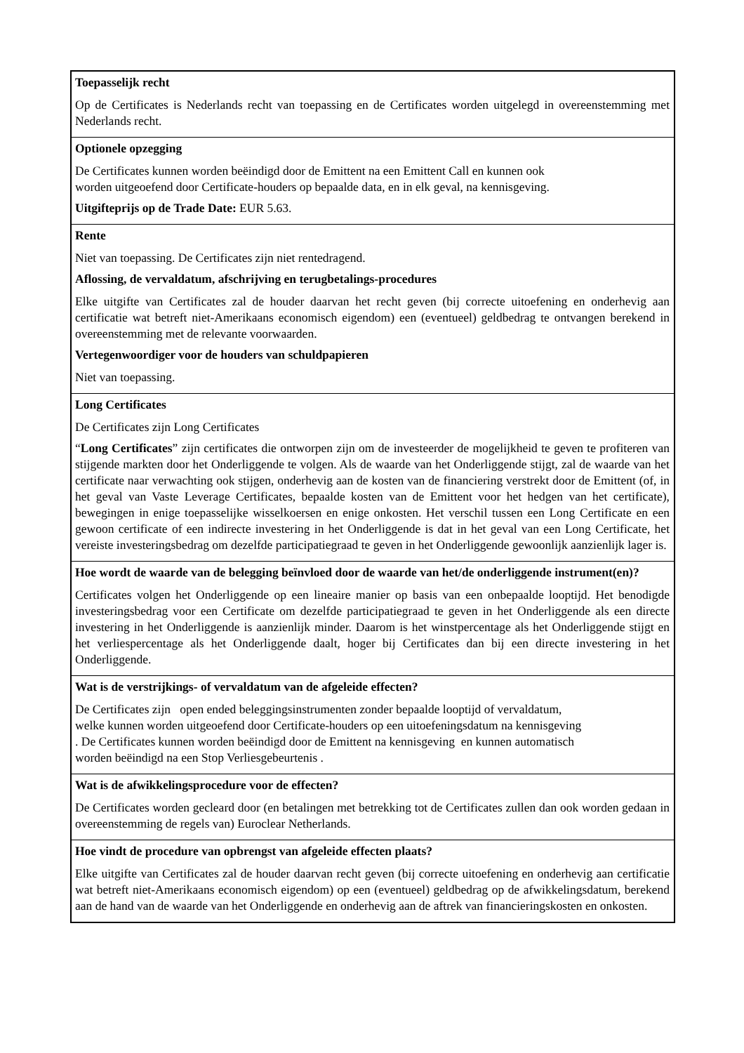| Toepasselijk recht Op de Certificates is Nederlands recht van toepassing en de Certificates worden uitgelegd in overeenstemming met Nederlands recht. |
| Optionele opzegging De Certificates kunnen worden beëindigd door de Emittent na een Emittent Call en kunnen ook worden uitgeoefend door Certificate-houders op bepaalde data, en in elk geval, na kennisgeving. Uitgifteprijs op de Trade Date: EUR 5.63. |
| Rente Niet van toepassing. De Certificates zijn niet rentedragend. Aflossing, de vervaldatum, afschrijving en terugbetalings-procedures Elke uitgifte van Certificates zal de houder daarvan het recht geven (bij correcte uitoefening en onderhevig aan certificatie wat betreft niet-Amerikaans economisch eigendom) een (eventueel) geldbedrag te ontvangen berekend in overeenstemming met de relevante voorwaarden. Vertegenwoordiger voor de houders van schuldpapieren Niet van toepassing. |
| Long Certificates De Certificates zijn Long Certificates “ Long Certificates ” zijn certificates die ontworpen zijn om de investeerder de mogelijkheid te geven te profiteren van stijgende markten door het Onderliggende te volgen. Als de waarde van het Onderliggende stijgt, zal de waarde van het certificate naar verwachting ook stijgen, onderhevig aan de kosten van de financiering verstrekt door de Emittent (of, in het geval van Vaste Leverage Certificates, bepaalde kosten van de Emittent voor het hedgen van het certificate), bewegingen in enige toepasselijke wisselkoersen en enige onkosten. Het verschil tussen een Long Certificate en een gewoon certificate of een indirecte investering in het Onderliggende is dat in het geval van een Long Certificate, het vereiste investeringsbedrag om dezelfde participatiegraad te geven in het Onderliggende gewoonlijk aanzienlijk lager is. |
| Hoe wordt de waarde van de belegging beïnvloed door de waarde van het/de onderliggende instrument(en)? Certificates volgen het Onderliggende op een lineaire manier op basis van een onbepaalde looptijd. Het benodigde investeringsbedrag voor een Certificate om dezelfde participatiegraad te geven in het Onderliggende als een directe investering in het Onderliggende is aanzienlijk minder. Daarom is het winstpercentage als het Onderliggende stijgt en het verliespercentage als het Onderliggende daalt, hoger bij Certificates dan bij een directe investering in het Onderliggende. |
| Wat is de verstrijkings- of vervaldatum van de afgeleide effecten? De Certificates zijn open ended beleggingsinstrumenten zonder bepaalde looptijd of vervaldatum, welke kunnen worden uitgeoefend door Certificate-houders op een uitoefeningsdatum na kennisgeving . De Certificates kunnen worden beëindigd door de Emittent na kennisgeving en kunnen automatisch worden beëindigd na een Stop Verliesgebeurtenis . |
| Wat is de afwikkelingsprocedure voor de effecten? De Certificates worden gecleard door (en betalingen met betrekking tot de Certificates zullen dan ook worden gedaan in overeenstemming de regels van) Euroclear Netherlands. |
| Hoe vindt de procedure van opbrengst van afgeleide effecten plaats? Elke uitgifte van Certificates zal de houder daarvan recht geven (bij correcte uitoefening en onderhevig aan certificatie wat betreft niet-Amerikaans economisch eigendom) op een (eventueel) geldbedrag op de afwikkelingsdatum, berekend aan de hand van de waarde van het Onderliggende en onderhevig aan de aftrek van financieringskosten en onkosten. |